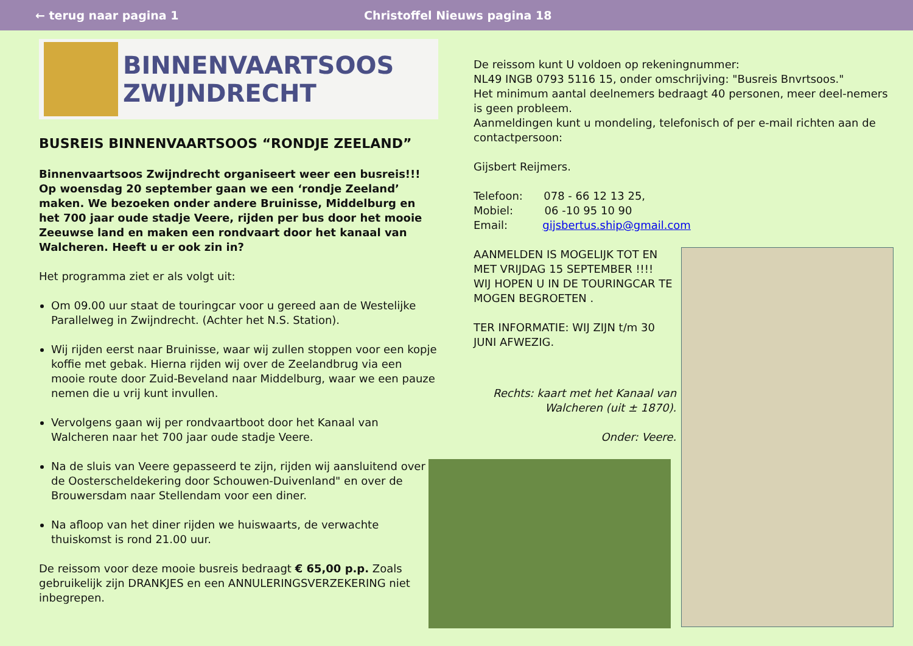← terug naar pagina 1 Christoffel Nieuws pagina 18
BINNENVAARTSOOS
ZWIJNDRECHT
BUSREIS BINNENVAARTSOOS “RONDJE ZEELAND”
Binnenvaartsoos Zwijndrecht organiseert weer een busreis!!! Op woensdag 20 september gaan we een ‘rondje Zeeland’ maken. We bezoeken onder andere Bruinisse, Middelburg en het 700 jaar oude stadje Veere, rijden per bus door het mooie Zeeuwse land en maken een rondvaart door het kanaal van Walcheren. Heeft u er ook zin in?
Het programma ziet er als volgt uit:
Om 09.00 uur staat de touringcar voor u gereed aan de Westelijke Parallelweg in Zwijndrecht. (Achter het N.S. Station).
Wij rijden eerst naar Bruinisse, waar wij zullen stoppen voor een kopje koffie met gebak. Hierna rijden wij over de Zeelandbrug via een mooie route door Zuid-Beveland naar Middelburg, waar we een pauze nemen die u vrij kunt invullen.
Vervolgens gaan wij per rondvaartboot door het Kanaal van Walcheren naar het 700 jaar oude stadje Veere.
Na de sluis van Veere gepasseerd te zijn, rijden wij aansluitend over de Oosterscheldekering door Schouwen-Duivenland" en over de Brouwersdam naar Stellendam voor een diner.
Na afloop van het diner rijden we huiswaarts, de verwachte thuiskomst is rond 21.00 uur.
De reissom voor deze mooie busreis bedraagt € 65,00 p.p. Zoals gebruikelijk zijn DRANKJES en een ANNULERINGSVERZEKERING niet inbegrepen.
De reissom kunt U voldoen op rekeningnummer:
NL49 INGB 0793 5116 15, onder omschrijving: "Busreis Bnvrtsoos."
Het minimum aantal deelnemers bedraagt 40 personen, meer deel-nemers is geen probleem.
Aanmeldingen kunt u mondeling, telefonisch of per e-mail richten aan de contactpersoon:
Gijsbert Reijmers.
Telefoon: 078 - 66 12 13 25,
Mobiel: 06 -10 95 10 90
Email: gijsbertus.ship@gmail.com
AANMELDEN IS MOGELIJK TOT EN MET VRIJDAG 15 SEPTEMBER !!!!
WIJ HOPEN U IN DE TOURINGCAR TE MOGEN BEGROETEN .
TER INFORMATIE: WIJ ZIJN t/m 30 JUNI AFWEZIG.
Rechts: kaart met het Kanaal van Walcheren (uit ± 1870).
Onder: Veere.